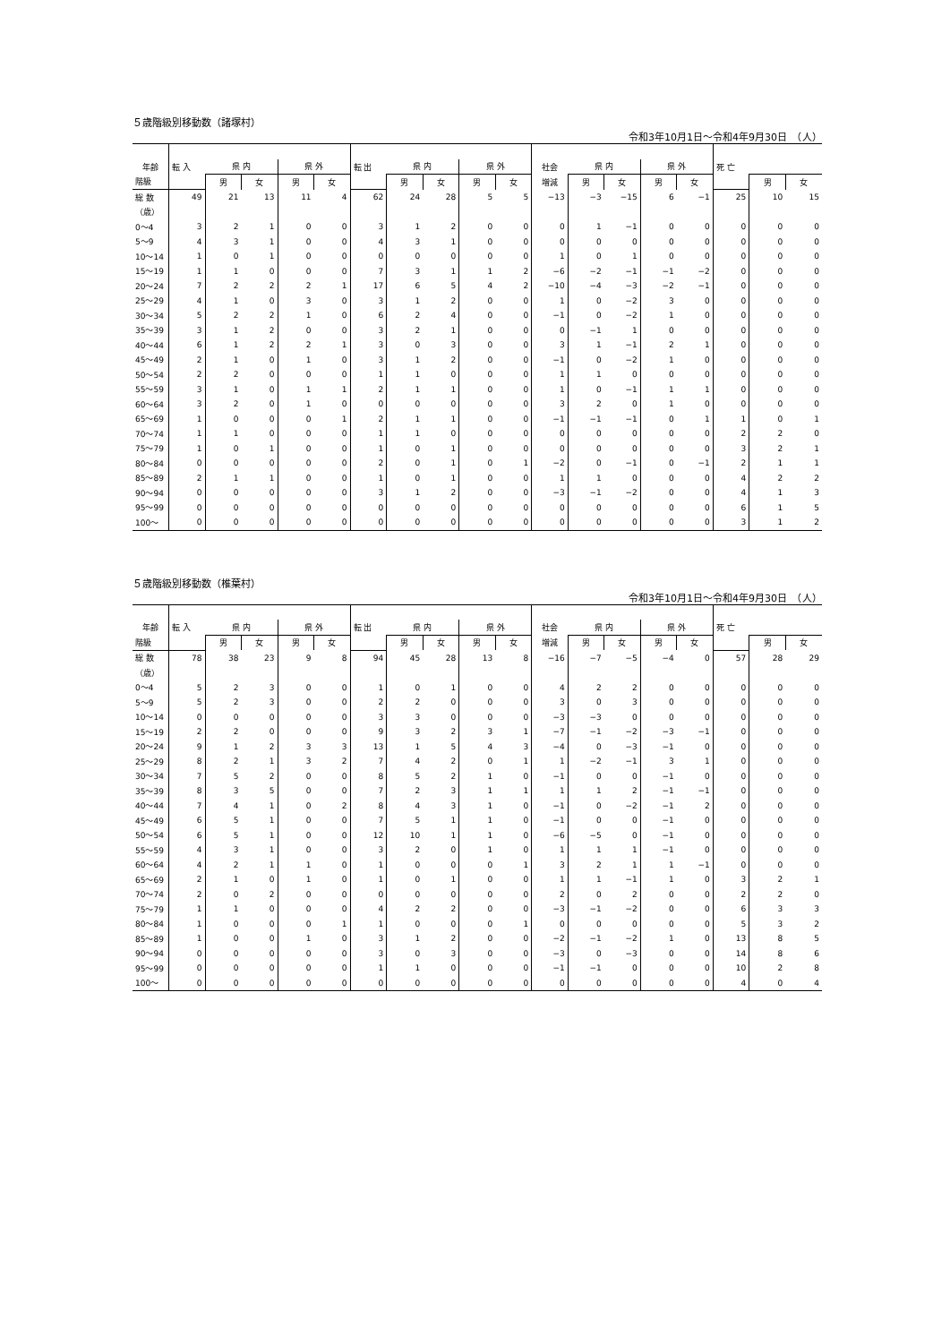５歳階級別移動数（諸塚村）
令和3年10月1日～令和4年9月30日　（人）
| 年齢 | 転 入 | 県 内 | | 県 外 | | 転 出 | 県 内 | | 県 外 | | 社会 | 県 内 | | 県 外 | | 死 亡 | | |
| --- | --- | --- | --- | --- | --- | --- | --- | --- | --- | --- | --- | --- | --- | --- | --- | --- | --- | --- |
| 階級 | | 男 | 女 | 男 | 女 | | 男 | 女 | 男 | 女 | 増減 | 男 | 女 | 男 | 女 | | 男 | 女 |
| 総 数 | 49 | 21 | 13 | 11 | 4 | 62 | 24 | 28 | 5 | 5 | −13 | −3 | −15 | 6 | −1 | 25 | 10 | 15 |
| （歳） | | | | | | | | | | | | | | | | | | |
| 0～4 | 3 | 2 | 1 | 0 | 0 | 3 | 1 | 2 | 0 | 0 | 0 | 1 | −1 | 0 | 0 | 0 | 0 | 0 |
| 5～9 | 4 | 3 | 1 | 0 | 0 | 4 | 3 | 1 | 0 | 0 | 0 | 0 | 0 | 0 | 0 | 0 | 0 | 0 |
| 10～14 | 1 | 0 | 1 | 0 | 0 | 0 | 0 | 0 | 0 | 0 | 1 | 0 | 1 | 0 | 0 | 0 | 0 | 0 |
| 15～19 | 1 | 1 | 0 | 0 | 0 | 7 | 3 | 1 | 1 | 2 | −6 | −2 | −1 | −1 | −2 | 0 | 0 | 0 |
| 20～24 | 7 | 2 | 2 | 2 | 1 | 17 | 6 | 5 | 4 | 2 | −10 | −4 | −3 | −2 | −1 | 0 | 0 | 0 |
| 25～29 | 4 | 1 | 0 | 3 | 0 | 3 | 1 | 2 | 0 | 0 | 1 | 0 | −2 | 3 | 0 | 0 | 0 | 0 |
| 30～34 | 5 | 2 | 2 | 1 | 0 | 6 | 2 | 4 | 0 | 0 | −1 | 0 | −2 | 1 | 0 | 0 | 0 | 0 |
| 35～39 | 3 | 1 | 2 | 0 | 0 | 3 | 2 | 1 | 0 | 0 | 0 | −1 | 1 | 0 | 0 | 0 | 0 | 0 |
| 40～44 | 6 | 1 | 2 | 2 | 1 | 3 | 0 | 3 | 0 | 0 | 3 | 1 | −1 | 2 | 1 | 0 | 0 | 0 |
| 45～49 | 2 | 1 | 0 | 1 | 0 | 3 | 1 | 2 | 0 | 0 | −1 | 0 | −2 | 1 | 0 | 0 | 0 | 0 |
| 50～54 | 2 | 2 | 0 | 0 | 0 | 1 | 1 | 0 | 0 | 0 | 1 | 1 | 0 | 0 | 0 | 0 | 0 | 0 |
| 55～59 | 3 | 1 | 0 | 1 | 1 | 2 | 1 | 1 | 0 | 0 | 1 | 0 | −1 | 1 | 1 | 0 | 0 | 0 |
| 60～64 | 3 | 2 | 0 | 1 | 0 | 0 | 0 | 0 | 0 | 0 | 3 | 2 | 0 | 1 | 0 | 0 | 0 | 0 |
| 65～69 | 1 | 0 | 0 | 0 | 1 | 2 | 1 | 1 | 0 | 0 | −1 | −1 | −1 | 0 | 1 | 1 | 0 | 1 |
| 70～74 | 1 | 1 | 0 | 0 | 0 | 1 | 1 | 0 | 0 | 0 | 0 | 0 | 0 | 0 | 0 | 2 | 2 | 0 |
| 75～79 | 1 | 0 | 1 | 0 | 0 | 1 | 0 | 1 | 0 | 0 | 0 | 0 | 0 | 0 | 0 | 3 | 2 | 1 |
| 80～84 | 0 | 0 | 0 | 0 | 0 | 2 | 0 | 1 | 0 | 1 | −2 | 0 | −1 | 0 | −1 | 2 | 1 | 1 |
| 85～89 | 2 | 1 | 1 | 0 | 0 | 1 | 0 | 1 | 0 | 0 | 1 | 1 | 0 | 0 | 0 | 4 | 2 | 2 |
| 90～94 | 0 | 0 | 0 | 0 | 0 | 3 | 1 | 2 | 0 | 0 | −3 | −1 | −2 | 0 | 0 | 4 | 1 | 3 |
| 95～99 | 0 | 0 | 0 | 0 | 0 | 0 | 0 | 0 | 0 | 0 | 0 | 0 | 0 | 0 | 0 | 6 | 1 | 5 |
| 100～ | 0 | 0 | 0 | 0 | 0 | 0 | 0 | 0 | 0 | 0 | 0 | 0 | 0 | 0 | 0 | 3 | 1 | 2 |
５歳階級別移動数（椎葉村）
令和3年10月1日～令和4年9月30日　（人）
| 年齢 | 転 入 | 県 内 | | 県 外 | | 転 出 | 県 内 | | 県 外 | | 社会 | 県 内 | | 県 外 | | 死 亡 | | |
| --- | --- | --- | --- | --- | --- | --- | --- | --- | --- | --- | --- | --- | --- | --- | --- | --- | --- | --- |
| 階級 | | 男 | 女 | 男 | 女 | | 男 | 女 | 男 | 女 | 増減 | 男 | 女 | 男 | 女 | | 男 | 女 |
| 総 数 | 78 | 38 | 23 | 9 | 8 | 94 | 45 | 28 | 13 | 8 | −16 | −7 | −5 | −4 | 0 | 57 | 28 | 29 |
| （歳） | | | | | | | | | | | | | | | | | | |
| 0～4 | 5 | 2 | 3 | 0 | 0 | 1 | 0 | 1 | 0 | 0 | 4 | 2 | 2 | 0 | 0 | 0 | 0 | 0 |
| 5～9 | 5 | 2 | 3 | 0 | 0 | 2 | 2 | 0 | 0 | 0 | 3 | 0 | 3 | 0 | 0 | 0 | 0 | 0 |
| 10～14 | 0 | 0 | 0 | 0 | 0 | 3 | 3 | 0 | 0 | 0 | −3 | −3 | 0 | 0 | 0 | 0 | 0 | 0 |
| 15～19 | 2 | 2 | 0 | 0 | 0 | 9 | 3 | 2 | 3 | 1 | −7 | −1 | −2 | −3 | −1 | 0 | 0 | 0 |
| 20～24 | 9 | 1 | 2 | 3 | 3 | 13 | 1 | 5 | 4 | 3 | −4 | 0 | −3 | −1 | 0 | 0 | 0 | 0 |
| 25～29 | 8 | 2 | 1 | 3 | 2 | 7 | 4 | 2 | 0 | 1 | 1 | −2 | −1 | 3 | 1 | 0 | 0 | 0 |
| 30～34 | 7 | 5 | 2 | 0 | 0 | 8 | 5 | 2 | 1 | 0 | −1 | 0 | 0 | −1 | 0 | 0 | 0 | 0 |
| 35～39 | 8 | 3 | 5 | 0 | 0 | 7 | 2 | 3 | 1 | 1 | 1 | 1 | 2 | −1 | −1 | 0 | 0 | 0 |
| 40～44 | 7 | 4 | 1 | 0 | 2 | 8 | 4 | 3 | 1 | 0 | −1 | 0 | −2 | −1 | 2 | 0 | 0 | 0 |
| 45～49 | 6 | 5 | 1 | 0 | 0 | 7 | 5 | 1 | 1 | 0 | −1 | 0 | 0 | −1 | 0 | 0 | 0 | 0 |
| 50～54 | 6 | 5 | 1 | 0 | 0 | 12 | 10 | 1 | 1 | 0 | −6 | −5 | 0 | −1 | 0 | 0 | 0 | 0 |
| 55～59 | 4 | 3 | 1 | 0 | 0 | 3 | 2 | 0 | 1 | 0 | 1 | 1 | 1 | −1 | 0 | 0 | 0 | 0 |
| 60～64 | 4 | 2 | 1 | 1 | 0 | 1 | 0 | 0 | 0 | 1 | 3 | 2 | 1 | 1 | −1 | 0 | 0 | 0 |
| 65～69 | 2 | 1 | 0 | 1 | 0 | 1 | 0 | 1 | 0 | 0 | 1 | 1 | −1 | 1 | 0 | 3 | 2 | 1 |
| 70～74 | 2 | 0 | 2 | 0 | 0 | 0 | 0 | 0 | 0 | 0 | 2 | 0 | 2 | 0 | 0 | 2 | 2 | 0 |
| 75～79 | 1 | 1 | 0 | 0 | 0 | 4 | 2 | 2 | 0 | 0 | −3 | −1 | −2 | 0 | 0 | 6 | 3 | 3 |
| 80～84 | 1 | 0 | 0 | 0 | 1 | 1 | 0 | 0 | 0 | 1 | 0 | 0 | 0 | 0 | 0 | 5 | 3 | 2 |
| 85～89 | 1 | 0 | 0 | 1 | 0 | 3 | 1 | 2 | 0 | 0 | −2 | −1 | −2 | 1 | 0 | 13 | 8 | 5 |
| 90～94 | 0 | 0 | 0 | 0 | 0 | 3 | 0 | 3 | 0 | 0 | −3 | 0 | −3 | 0 | 0 | 14 | 8 | 6 |
| 95～99 | 0 | 0 | 0 | 0 | 0 | 1 | 1 | 0 | 0 | 0 | −1 | −1 | 0 | 0 | 0 | 10 | 2 | 8 |
| 100～ | 0 | 0 | 0 | 0 | 0 | 0 | 0 | 0 | 0 | 0 | 0 | 0 | 0 | 0 | 0 | 4 | 0 | 4 |